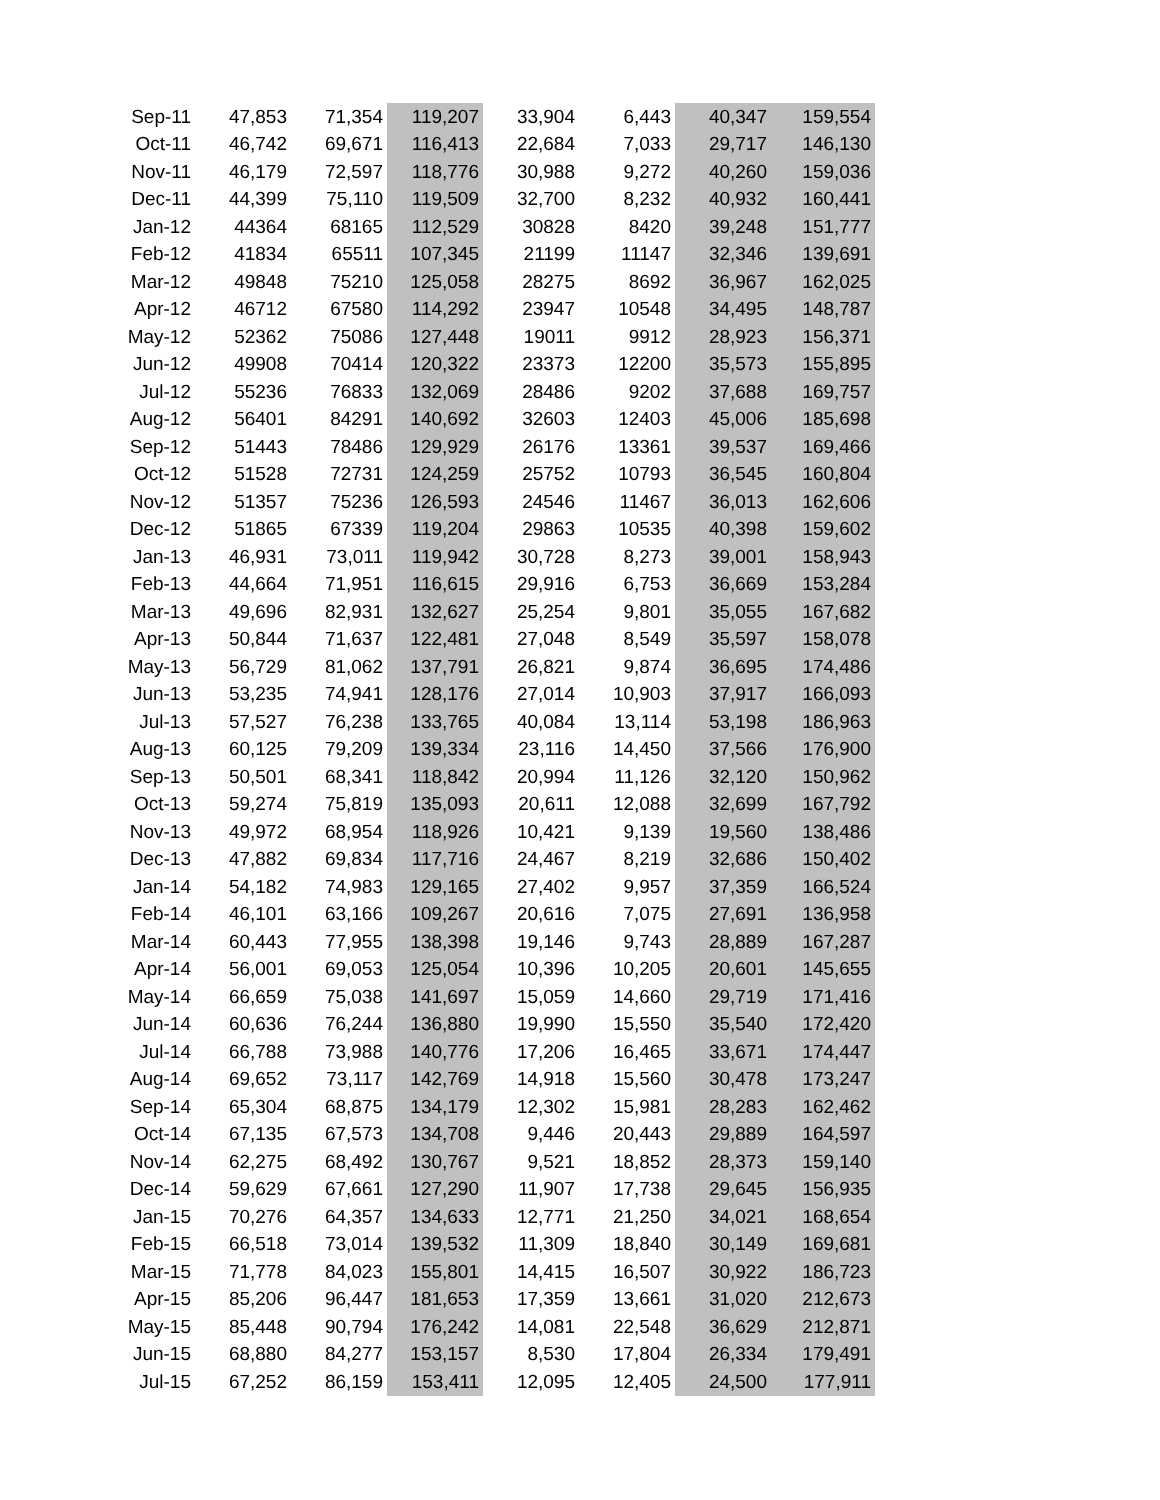| Sep-11 | 47,853 | 71,354 | 119,207 | 33,904 | 6,443 | 40,347 | 159,554 |
| Oct-11 | 46,742 | 69,671 | 116,413 | 22,684 | 7,033 | 29,717 | 146,130 |
| Nov-11 | 46,179 | 72,597 | 118,776 | 30,988 | 9,272 | 40,260 | 159,036 |
| Dec-11 | 44,399 | 75,110 | 119,509 | 32,700 | 8,232 | 40,932 | 160,441 |
| Jan-12 | 44364 | 68165 | 112,529 | 30828 | 8420 | 39,248 | 151,777 |
| Feb-12 | 41834 | 65511 | 107,345 | 21199 | 11147 | 32,346 | 139,691 |
| Mar-12 | 49848 | 75210 | 125,058 | 28275 | 8692 | 36,967 | 162,025 |
| Apr-12 | 46712 | 67580 | 114,292 | 23947 | 10548 | 34,495 | 148,787 |
| May-12 | 52362 | 75086 | 127,448 | 19011 | 9912 | 28,923 | 156,371 |
| Jun-12 | 49908 | 70414 | 120,322 | 23373 | 12200 | 35,573 | 155,895 |
| Jul-12 | 55236 | 76833 | 132,069 | 28486 | 9202 | 37,688 | 169,757 |
| Aug-12 | 56401 | 84291 | 140,692 | 32603 | 12403 | 45,006 | 185,698 |
| Sep-12 | 51443 | 78486 | 129,929 | 26176 | 13361 | 39,537 | 169,466 |
| Oct-12 | 51528 | 72731 | 124,259 | 25752 | 10793 | 36,545 | 160,804 |
| Nov-12 | 51357 | 75236 | 126,593 | 24546 | 11467 | 36,013 | 162,606 |
| Dec-12 | 51865 | 67339 | 119,204 | 29863 | 10535 | 40,398 | 159,602 |
| Jan-13 | 46,931 | 73,011 | 119,942 | 30,728 | 8,273 | 39,001 | 158,943 |
| Feb-13 | 44,664 | 71,951 | 116,615 | 29,916 | 6,753 | 36,669 | 153,284 |
| Mar-13 | 49,696 | 82,931 | 132,627 | 25,254 | 9,801 | 35,055 | 167,682 |
| Apr-13 | 50,844 | 71,637 | 122,481 | 27,048 | 8,549 | 35,597 | 158,078 |
| May-13 | 56,729 | 81,062 | 137,791 | 26,821 | 9,874 | 36,695 | 174,486 |
| Jun-13 | 53,235 | 74,941 | 128,176 | 27,014 | 10,903 | 37,917 | 166,093 |
| Jul-13 | 57,527 | 76,238 | 133,765 | 40,084 | 13,114 | 53,198 | 186,963 |
| Aug-13 | 60,125 | 79,209 | 139,334 | 23,116 | 14,450 | 37,566 | 176,900 |
| Sep-13 | 50,501 | 68,341 | 118,842 | 20,994 | 11,126 | 32,120 | 150,962 |
| Oct-13 | 59,274 | 75,819 | 135,093 | 20,611 | 12,088 | 32,699 | 167,792 |
| Nov-13 | 49,972 | 68,954 | 118,926 | 10,421 | 9,139 | 19,560 | 138,486 |
| Dec-13 | 47,882 | 69,834 | 117,716 | 24,467 | 8,219 | 32,686 | 150,402 |
| Jan-14 | 54,182 | 74,983 | 129,165 | 27,402 | 9,957 | 37,359 | 166,524 |
| Feb-14 | 46,101 | 63,166 | 109,267 | 20,616 | 7,075 | 27,691 | 136,958 |
| Mar-14 | 60,443 | 77,955 | 138,398 | 19,146 | 9,743 | 28,889 | 167,287 |
| Apr-14 | 56,001 | 69,053 | 125,054 | 10,396 | 10,205 | 20,601 | 145,655 |
| May-14 | 66,659 | 75,038 | 141,697 | 15,059 | 14,660 | 29,719 | 171,416 |
| Jun-14 | 60,636 | 76,244 | 136,880 | 19,990 | 15,550 | 35,540 | 172,420 |
| Jul-14 | 66,788 | 73,988 | 140,776 | 17,206 | 16,465 | 33,671 | 174,447 |
| Aug-14 | 69,652 | 73,117 | 142,769 | 14,918 | 15,560 | 30,478 | 173,247 |
| Sep-14 | 65,304 | 68,875 | 134,179 | 12,302 | 15,981 | 28,283 | 162,462 |
| Oct-14 | 67,135 | 67,573 | 134,708 | 9,446 | 20,443 | 29,889 | 164,597 |
| Nov-14 | 62,275 | 68,492 | 130,767 | 9,521 | 18,852 | 28,373 | 159,140 |
| Dec-14 | 59,629 | 67,661 | 127,290 | 11,907 | 17,738 | 29,645 | 156,935 |
| Jan-15 | 70,276 | 64,357 | 134,633 | 12,771 | 21,250 | 34,021 | 168,654 |
| Feb-15 | 66,518 | 73,014 | 139,532 | 11,309 | 18,840 | 30,149 | 169,681 |
| Mar-15 | 71,778 | 84,023 | 155,801 | 14,415 | 16,507 | 30,922 | 186,723 |
| Apr-15 | 85,206 | 96,447 | 181,653 | 17,359 | 13,661 | 31,020 | 212,673 |
| May-15 | 85,448 | 90,794 | 176,242 | 14,081 | 22,548 | 36,629 | 212,871 |
| Jun-15 | 68,880 | 84,277 | 153,157 | 8,530 | 17,804 | 26,334 | 179,491 |
| Jul-15 | 67,252 | 86,159 | 153,411 | 12,095 | 12,405 | 24,500 | 177,911 |